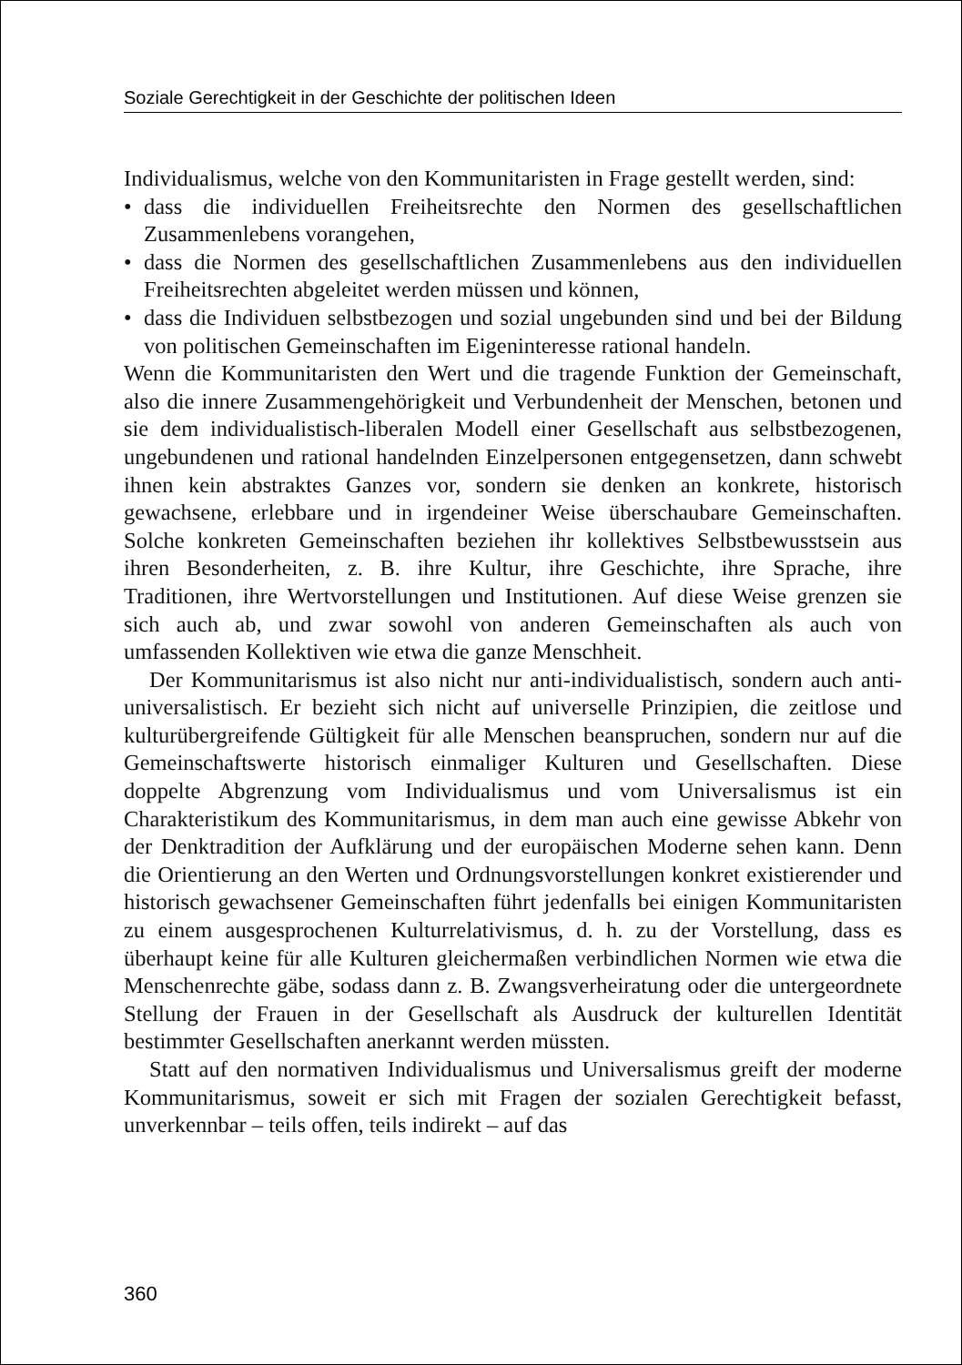Soziale Gerechtigkeit in der Geschichte der politischen Ideen
Individualismus, welche von den Kommunitaristen in Frage gestellt werden, sind:
• dass die individuellen Freiheitsrechte den Normen des gesellschaftlichen Zusammenlebens vorangehen,
• dass die Normen des gesellschaftlichen Zusammenlebens aus den individuellen Freiheitsrechten abgeleitet werden müssen und können,
• dass die Individuen selbstbezogen und sozial ungebunden sind und bei der Bildung von politischen Gemeinschaften im Eigeninteresse rational handeln.
Wenn die Kommunitaristen den Wert und die tragende Funktion der Gemeinschaft, also die innere Zusammengehörigkeit und Verbundenheit der Menschen, betonen und sie dem individualistisch-liberalen Modell einer Gesellschaft aus selbstbezogenen, ungebundenen und rational handelnden Einzelpersonen entgegensetzen, dann schwebt ihnen kein abstraktes Ganzes vor, sondern sie denken an konkrete, historisch gewachsene, erlebbare und in irgendeiner Weise überschaubare Gemeinschaften. Solche konkreten Gemeinschaften beziehen ihr kollektives Selbstbewusstsein aus ihren Besonderheiten, z. B. ihre Kultur, ihre Geschichte, ihre Sprache, ihre Traditionen, ihre Wertvorstellungen und Institutionen. Auf diese Weise grenzen sie sich auch ab, und zwar sowohl von anderen Gemeinschaften als auch von umfassenden Kollektiven wie etwa die ganze Menschheit.
Der Kommunitarismus ist also nicht nur anti-individualistisch, sondern auch anti-universalistisch. Er bezieht sich nicht auf universelle Prinzipien, die zeitlose und kulturübergreifende Gültigkeit für alle Menschen beanspruchen, sondern nur auf die Gemeinschaftswerte historisch einmaliger Kulturen und Gesellschaften. Diese doppelte Abgrenzung vom Individualismus und vom Universalismus ist ein Charakteristikum des Kommunitarismus, in dem man auch eine gewisse Abkehr von der Denktradition der Aufklärung und der europäischen Moderne sehen kann. Denn die Orientierung an den Werten und Ordnungsvorstellungen konkret existierender und historisch gewachsener Gemeinschaften führt jedenfalls bei einigen Kommunitaristen zu einem ausgesprochenen Kulturrelativismus, d. h. zu der Vorstellung, dass es überhaupt keine für alle Kulturen gleichermaßen verbindlichen Normen wie etwa die Menschenrechte gäbe, sodass dann z. B. Zwangsverheiratung oder die untergeordnete Stellung der Frauen in der Gesellschaft als Ausdruck der kulturellen Identität bestimmter Gesellschaften anerkannt werden müssten.
Statt auf den normativen Individualismus und Universalismus greift der moderne Kommunitarismus, soweit er sich mit Fragen der sozialen Gerechtigkeit befasst, unverkennbar – teils offen, teils indirekt – auf das
360